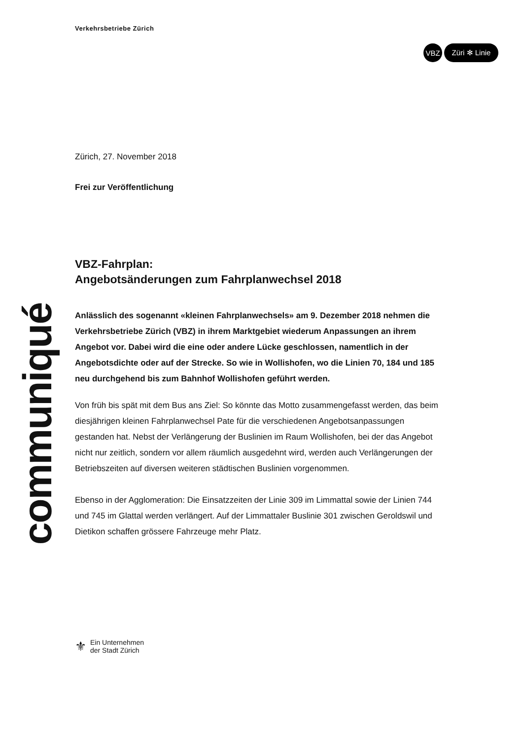Verkehrsbetriebe Zürich
VBZ Züri ✻ Linie
Zürich, 27. November 2018
Frei zur Veröffentlichung
VBZ-Fahrplan:
Angebotsänderungen zum Fahrplanwechsel 2018
Anlässlich des sogenannt «kleinen Fahrplanwechsels» am 9. Dezember 2018 nehmen die Verkehrsbetriebe Zürich (VBZ) in ihrem Marktgebiet wiederum Anpassungen an ihrem Angebot vor. Dabei wird die eine oder andere Lücke geschlossen, namentlich in der Angebotsdichte oder auf der Strecke. So wie in Wollishofen, wo die Linien 70, 184 und 185 neu durchgehend bis zum Bahnhof Wollishofen geführt werden.
Von früh bis spät mit dem Bus ans Ziel: So könnte das Motto zusammengefasst werden, das beim diesjährigen kleinen Fahrplanwechsel Pate für die verschiedenen Angebotsanpassungen gestanden hat. Nebst der Verlängerung der Buslinien im Raum Wollishofen, bei der das Angebot nicht nur zeitlich, sondern vor allem räumlich ausgedehnt wird, werden auch Verlängerungen der Betriebszeiten auf diversen weiteren städtischen Buslinien vorgenommen.
Ebenso in der Agglomeration: Die Einsatzzeiten der Linie 309 im Limmattal sowie der Linien 744 und 745 im Glattal werden verlängert. Auf der Limmattaler Buslinie 301 zwischen Geroldswil und Dietikon schaffen grössere Fahrzeuge mehr Platz.
communiqué
⚜
Ein Unternehmen
der Stadt Zürich